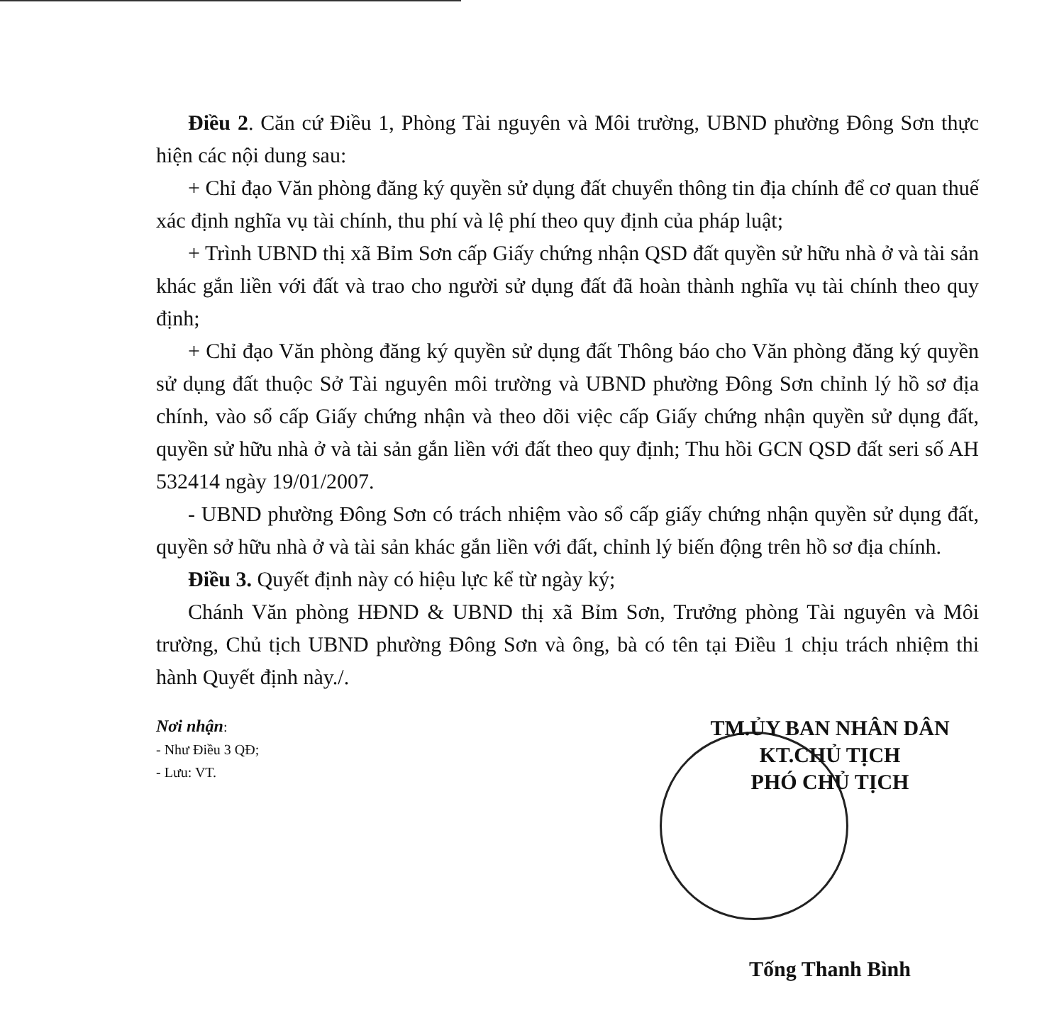Điều 2. Căn cứ Điều 1, Phòng Tài nguyên và Môi trường, UBND phường Đông Sơn thực hiện các nội dung sau:
+ Chỉ đạo Văn phòng đăng ký quyền sử dụng đất chuyển thông tin địa chính để cơ quan thuế xác định nghĩa vụ tài chính, thu phí và lệ phí theo quy định của pháp luật;
+ Trình UBND thị xã Bỉm Sơn cấp Giấy chứng nhận QSD đất quyền sử hữu nhà ở và tài sản khác gắn liền với đất và trao cho người sử dụng đất đã hoàn thành nghĩa vụ tài chính theo quy định;
+ Chỉ đạo Văn phòng đăng ký quyền sử dụng đất Thông báo cho Văn phòng đăng ký quyền sử dụng đất thuộc Sở Tài nguyên môi trường và UBND phường Đông Sơn chỉnh lý hồ sơ địa chính, vào sổ cấp Giấy chứng nhận và theo dõi việc cấp Giấy chứng nhận quyền sử dụng đất, quyền sử hữu nhà ở và tài sản gắn liền với đất theo quy định; Thu hồi GCN QSD đất seri số AH 532414 ngày 19/01/2007.
- UBND phường Đông Sơn có trách nhiệm vào sổ cấp giấy chứng nhận quyền sử dụng đất, quyền sở hữu nhà ở và tài sản khác gắn liền với đất, chỉnh lý biến động trên hồ sơ địa chính.
Điều 3. Quyết định này có hiệu lực kể từ ngày ký;
Chánh Văn phòng HĐND & UBND thị xã Bỉm Sơn, Trưởng phòng Tài nguyên và Môi trường, Chủ tịch UBND phường Đông Sơn và ông, bà có tên tại Điều 1 chịu trách nhiệm thi hành Quyết định này./.
Nơi nhận:
- Như Điều 3 QĐ;
- Lưu: VT.
TM.ỦY BAN NHÂN DÂN
KT.CHỦ TỊCH
PHÓ CHỦ TỊCH
Tống Thanh Bình